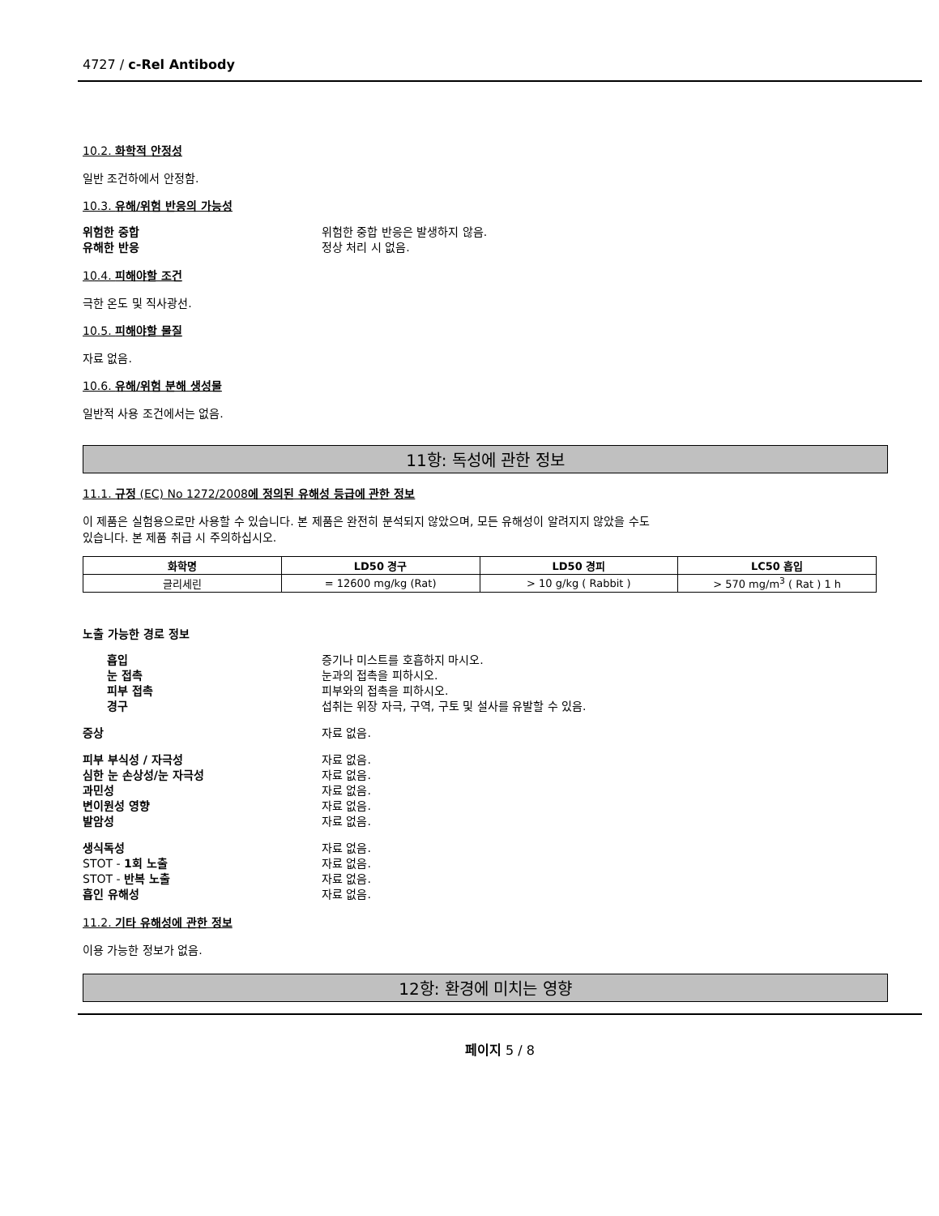4727 / c-Rel Antibody
10.2. 화학적 안정성
일반 조건하에서 안정함.
10.3. 유해/위험 반응의 가능성
위험한 중합 위험한 중합 반응은 발생하지 않음.
유해한 반응 정상 처리 시 없음.
10.4. 피해야할 조건
극한 온도 및 직사광선.
10.5. 피해야할 물질
자료 없음.
10.6. 유해/위험 분해 생성물
일반적 사용 조건에서는 없음.
11항: 독성에 관한 정보
11.1. 규정 (EC) No 1272/2008에 정의된 유해성 등급에 관한 정보
이 제품은 실험용으로만 사용할 수 있습니다. 본 제품은 완전히 분석되지 않았으며, 모든 유해성이 알려지지 않았을 수도
있습니다. 본 제품 취급 시 주의하십시오.
| 화학명 | LD50 경구 | LD50 경피 | LC50 흡입 |
| --- | --- | --- | --- |
| 글리세린 | = 12600 mg/kg (Rat) | > 10 g/kg ( Rabbit ) | > 570 mg/m<sup>3</sup> ( Rat ) 1 h |
노출 가능한 경로 정보
흡입 증기나 미스트를 호흡하지 마시오.
눈 접촉 눈과의 접촉을 피하시오.
피부 접촉 피부와의 접촉을 피하시오.
경구 섭취는 위장 자극, 구역, 구토 및 설사를 유발할 수 있음.
증상 자료 없음.
피부 부식성 / 자극성 자료 없음.
심한 눈 손상성/눈 자극성 자료 없음.
과민성 자료 없음.
변이원성 영향 자료 없음.
발암성 자료 없음.
생식독성 자료 없음.
STOT - 1회 노출 자료 없음.
STOT - 반복 노출 자료 없음.
흡인 유해성 자료 없음.
11.2. 기타 유해성에 관한 정보
이용 가능한 정보가 없음.
12항: 환경에 미치는 영향
페이지 5 / 8